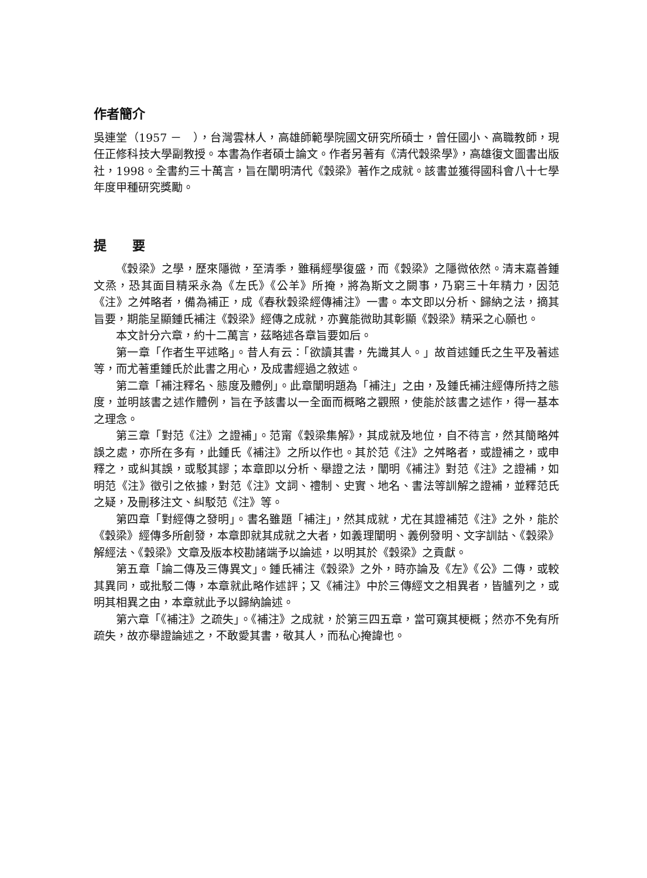作者簡介
吳連堂（1957 －　），台灣雲林人，高雄師範學院國文研究所碩士，曾任國小、高職教師，現任正修科技大學副教授。本書為作者碩士論文。作者另著有《清代穀梁學》，高雄復文圖書出版社，1998。全書約三十萬言，旨在闡明清代《穀梁》著作之成就。該書並獲得國科會八十七學年度甲種研究獎勵。
提　　要
《穀梁》之學，歷來隱微，至清季，雖稱經學復盛，而《穀梁》之隱微依然。清末嘉善鍾文烝，恐其面目精采永為《左氏》《公羊》所掩，將為斯文之闕事，乃窮三十年精力，因范《注》之舛略者，備為補正，成《春秋穀梁經傳補注》一書。本文即以分析、歸納之法，摘其旨要，期能呈顯鍾氏補注《穀梁》經傳之成就，亦冀能微助其彰顯《穀梁》精采之心願也。
本文計分六章，約十二萬言，茲略述各章旨要如后。
第一章「作者生平述略」。昔人有云：「欲讀其書，先識其人。」故首述鍾氏之生平及著述等，而尤著重鍾氏於此書之用心，及成書經過之敘述。
第二章「補注釋名、態度及體例」。此章闡明題為「補注」之由，及鍾氏補注經傳所持之態度，並明該書之述作體例，旨在予該書以一全面而概略之觀照，使能於該書之述作，得一基本之理念。
第三章「對范《注》之證補」。范甯《穀梁集解》，其成就及地位，自不待言，然其簡略舛誤之處，亦所在多有，此鍾氏《補注》之所以作也。其於范《注》之舛略者，或證補之，或申釋之，或糾其誤，或駁其謬；本章即以分析、舉證之法，闡明《補注》對范《注》之證補，如明范《注》徵引之依據，對范《注》文詞、禮制、史實、地名、書法等訓解之證補，並釋范氏之疑，及刪移注文、糾駁范《注》等。
第四章「對經傳之發明」。書名雖題「補注」，然其成就，尤在其證補范《注》之外，能於《穀梁》經傳多所創發，本章即就其成就之大者，如義理闡明、義例發明、文字訓詁、《穀梁》解經法、《穀梁》文章及版本校勘諸端予以論述，以明其於《穀梁》之貢獻。
第五章「論二傳及三傳異文」。鍾氏補注《穀梁》之外，時亦論及《左》《公》二傳，或較其異同，或批駁二傳，本章就此略作述評；又《補注》中於三傳經文之相異者，皆臚列之，或明其相異之由，本章就此予以歸納論述。
第六章「《補注》之疏失」。《補注》之成就，於第三四五章，當可窺其梗概；然亦不免有所疏失，故亦舉證論述之，不敢愛其書，敬其人，而私心掩諱也。